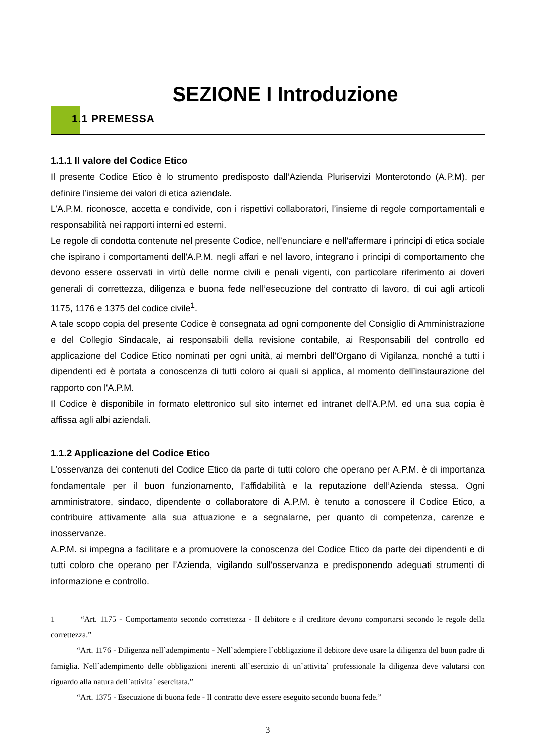SEZIONE I Introduzione
1.1 PREMESSA
1.1.1 Il valore del Codice Etico
Il presente Codice Etico è lo strumento predisposto dall’Azienda Pluriservizi Monterotondo (A.P.M). per definire l’insieme dei valori di etica aziendale.
L’A.P.M. riconosce, accetta e condivide, con i rispettivi collaboratori, l’insieme di regole comportamentali e responsabilità nei rapporti interni ed esterni.
Le regole di condotta contenute nel presente Codice, nell’enunciare e nell’affermare i principi di etica sociale che ispirano i comportamenti dell'A.P.M. negli affari e nel lavoro, integrano i principi di comportamento che devono essere osservati in virtù delle norme civili e penali vigenti, con particolare riferimento ai doveri generali di correttezza, diligenza e buona fede nell’esecuzione del contratto di lavoro, di cui agli articoli 1175, 1176 e 1375 del codice civile<sup>1</sup>.
A tale scopo copia del presente Codice è consegnata ad ogni componente del Consiglio di Amministrazione e del Collegio Sindacale, ai responsabili della revisione contabile, ai Responsabili del controllo ed applicazione del Codice Etico nominati per ogni unità, ai membri dell’Organo di Vigilanza, nonché a tutti i dipendenti ed è portata a conoscenza di tutti coloro ai quali si applica, al momento dell’instaurazione del rapporto con l'A.P.M.
Il Codice è disponibile in formato elettronico sul sito internet ed intranet dell'A.P.M. ed una sua copia è affissa agli albi aziendali.
1.1.2 Applicazione del Codice Etico
L’osservanza dei contenuti del Codice Etico da parte di tutti coloro che operano per A.P.M. è di importanza fondamentale per il buon funzionamento, l’affidabilità e la reputazione dell’Azienda stessa. Ogni amministratore, sindaco, dipendente o collaboratore di A.P.M. è tenuto a conoscere il Codice Etico, a contribuire attivamente alla sua attuazione e a segnalarne, per quanto di competenza, carenze e inosservanze.
A.P.M. si impegna a facilitare e a promuovere la conoscenza del Codice Etico da parte dei dipendenti e di tutti coloro che operano per l’Azienda, vigilando sull’osservanza e predisponendo adeguati strumenti di informazione e controllo.
1 “Art. 1175 - Comportamento secondo correttezza - Il debitore e il creditore devono comportarsi secondo le regole della correttezza.”
“Art. 1176 - Diligenza nell`adempimento - Nell`adempiere l`obbligazione il debitore deve usare la diligenza del buon padre di famiglia. Nell`adempimento delle obbligazioni inerenti all`esercizio di un`attivita` professionale la diligenza deve valutarsi con riguardo alla natura dell`attivita` esercitata.”
“Art. 1375 - Esecuzione di buona fede - Il contratto deve essere eseguito secondo buona fede.”
3